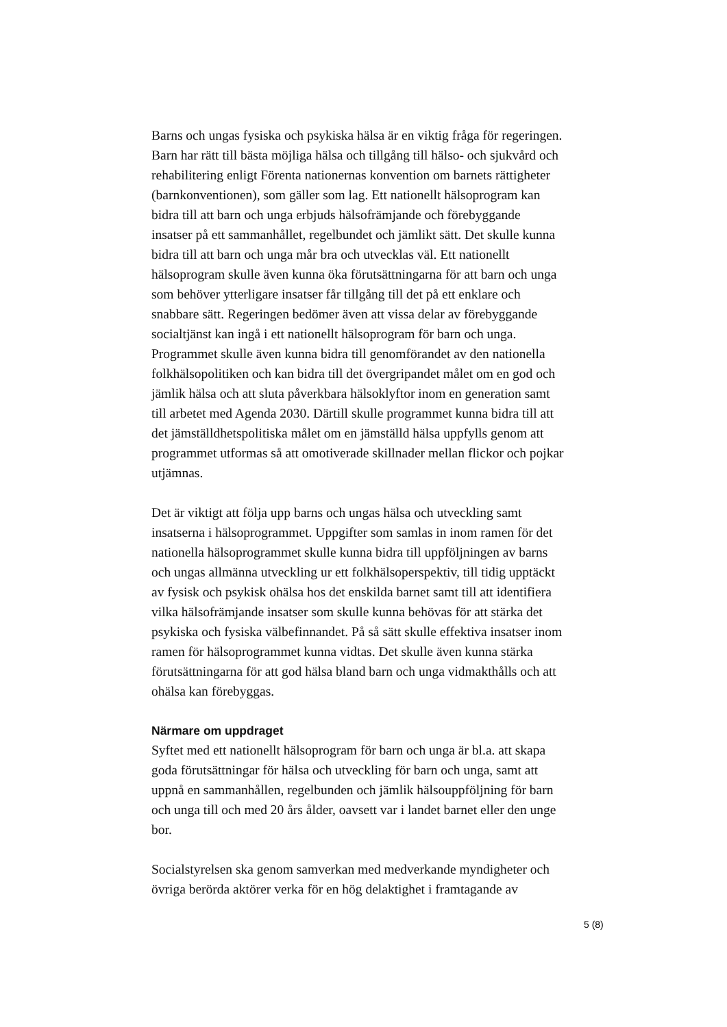Barns och ungas fysiska och psykiska hälsa är en viktig fråga för regeringen.
Barn har rätt till bästa möjliga hälsa och tillgång till hälso- och sjukvård och
rehabilitering enligt Förenta nationernas konvention om barnets rättigheter
(barnkonventionen), som gäller som lag. Ett nationellt hälsoprogram kan
bidra till att barn och unga erbjuds hälsofrämjande och förebyggande
insatser på ett sammanhållet, regelbundet och jämlikt sätt. Det skulle kunna
bidra till att barn och unga mår bra och utvecklas väl. Ett nationellt
hälsoprogram skulle även kunna öka förutsättningarna för att barn och unga
som behöver ytterligare insatser får tillgång till det på ett enklare och
snabbare sätt. Regeringen bedömer även att vissa delar av förebyggande
socialtjänst kan ingå i ett nationellt hälsoprogram för barn och unga.
Programmet skulle även kunna bidra till genomförandet av den nationella
folkhälsopolitiken och kan bidra till det övergripandet målet om en god och
jämlik hälsa och att sluta påverkbara hälsoklyftor inom en generation samt
till arbetet med Agenda 2030. Därtill skulle programmet kunna bidra till att
det jämställdhetspolitiska målet om en jämställd hälsa uppfylls genom att
programmet utformas så att omotiverade skillnader mellan flickor och pojkar
utjämnas.
Det är viktigt att följa upp barns och ungas hälsa och utveckling samt
insatserna i hälsoprogrammet. Uppgifter som samlas in inom ramen för det
nationella hälsoprogrammet skulle kunna bidra till uppföljningen av barns
och ungas allmänna utveckling ur ett folkhälsoperspektiv, till tidig upptäckt
av fysisk och psykisk ohälsa hos det enskilda barnet samt till att identifiera
vilka hälsofrämjande insatser som skulle kunna behövas för att stärka det
psykiska och fysiska välbefinnandet. På så sätt skulle effektiva insatser inom
ramen för hälsoprogrammet kunna vidtas. Det skulle även kunna stärka
förutsättningarna för att god hälsa bland barn och unga vidmakthålls och att
ohälsa kan förebyggas.
Närmare om uppdraget
Syftet med ett nationellt hälsoprogram för barn och unga är bl.a. att skapa
goda förutsättningar för hälsa och utveckling för barn och unga, samt att
uppnå en sammanhållen, regelbunden och jämlik hälsouppföljning för barn
och unga till och med 20 års ålder, oavsett var i landet barnet eller den unge
bor.
Socialstyrelsen ska genom samverkan med medverkande myndigheter och
övriga berörda aktörer verka för en hög delaktighet i framtagande av
5 (8)